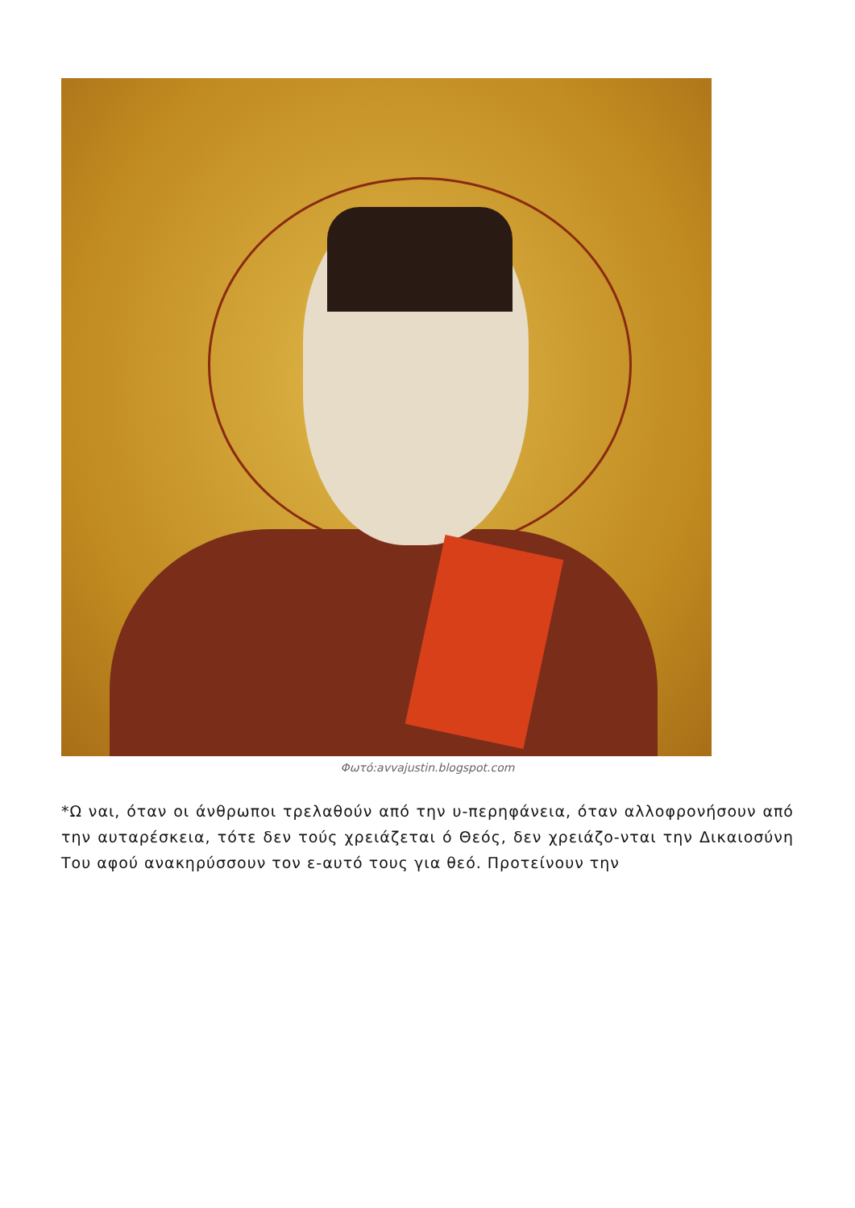Φωτό:avvajustin.blogspot.com
*Ω ναι, όταν οι άνθρωποι τρελαθούν από την υ-περηφάνεια, όταν αλλοφρονήσουν από την αυταρέσκεια, τότε δεν τούς χρειάζεται ό Θεός, δεν χρειάζο-νται την Δικαιοσύνη Του αφού ανακηρύσσουν τον ε-αυτό τους για θεό. Προτείνουν την